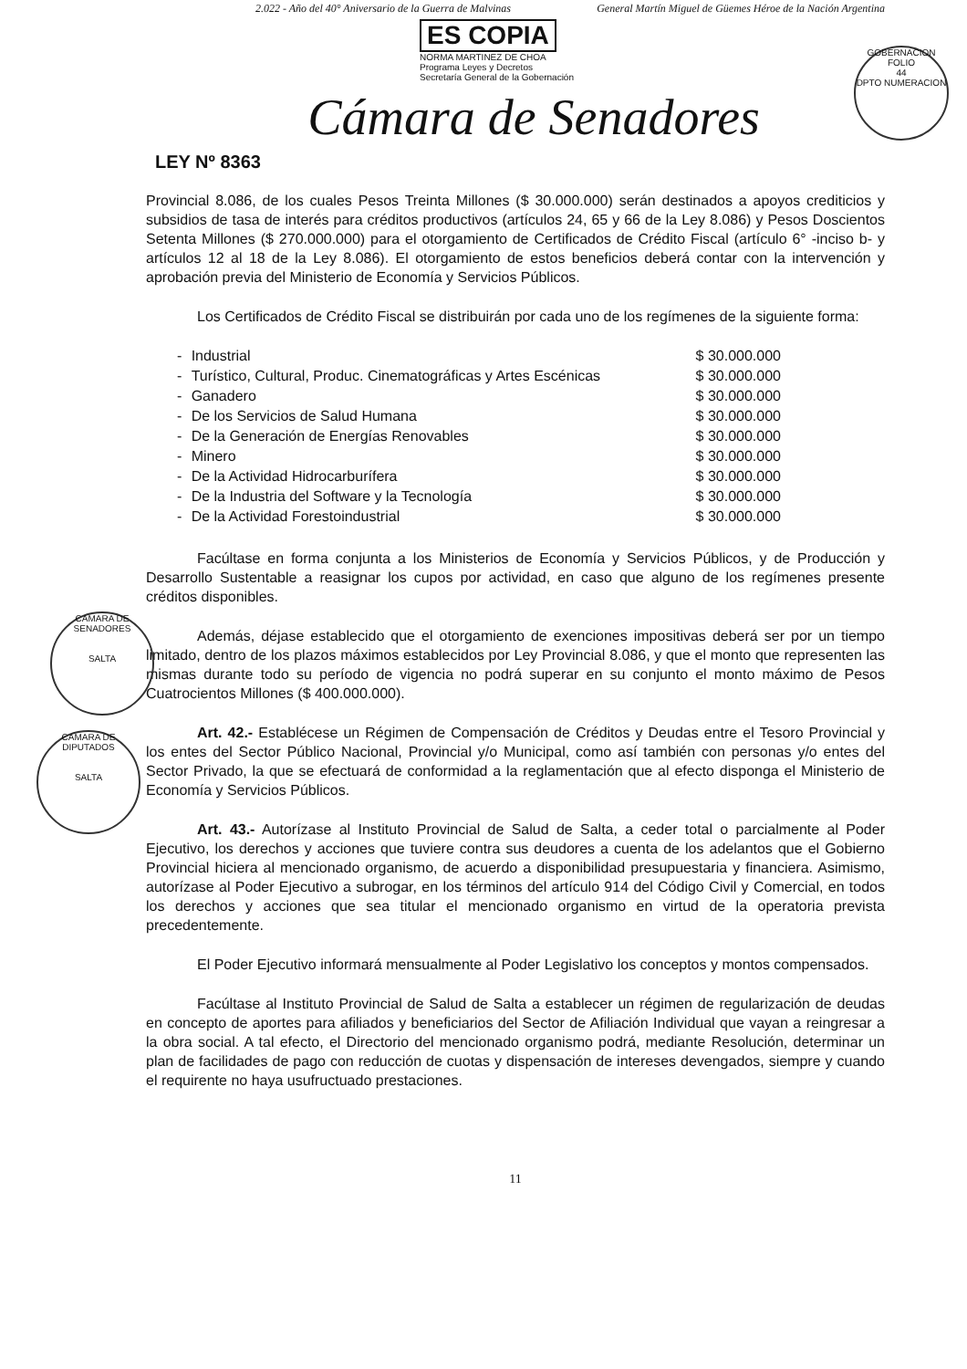2.022 - Año del 40° Aniversario de la Guerra de Malvinas General Martín Miguel de Güemes Héroe de la Nación Argentina
ES COPIA
NORMA MARTINEZ DE CHOA
Programa Leyes y Decretos
Secretaría General de la Gobernación
Cámara de Senadores
GOBERNACION
FOLIO
44
DPTO NUMERACION
LEY Nº 8363
Provincial 8.086, de los cuales Pesos Treinta Millones ($ 30.000.000) serán destinados a apoyos crediticios y subsidios de tasa de interés para créditos productivos (artículos 24, 65 y 66 de la Ley 8.086) y Pesos Doscientos Setenta Millones ($ 270.000.000) para el otorgamiento de Certificados de Crédito Fiscal (artículo 6° -inciso b- y artículos 12 al 18 de la Ley 8.086). El otorgamiento de estos beneficios deberá contar con la intervención y aprobación previa del Ministerio de Economía y Servicios Públicos.
Los Certificados de Crédito Fiscal se distribuirán por cada uno de los regímenes de la siguiente forma:
| - | Industrial | $ 30.000.000 |
| - | Turístico, Cultural, Produc. Cinematográficas y Artes Escénicas | $ 30.000.000 |
| - | Ganadero | $ 30.000.000 |
| - | De los Servicios de Salud Humana | $ 30.000.000 |
| - | De la Generación de Energías Renovables | $ 30.000.000 |
| - | Minero | $ 30.000.000 |
| - | De la Actividad Hidrocarburífera | $ 30.000.000 |
| - | De la Industria del Software y la Tecnología | $ 30.000.000 |
| - | De la Actividad Forestoindustrial | $ 30.000.000 |
CAMARA DE SENADORES
SALTA
CAMARA DE DIPUTADOS
SALTA
Facúltase en forma conjunta a los Ministerios de Economía y Servicios Públicos, y de Producción y Desarrollo Sustentable a reasignar los cupos por actividad, en caso que alguno de los regímenes presente créditos disponibles.
Además, déjase establecido que el otorgamiento de exenciones impositivas deberá ser por un tiempo limitado, dentro de los plazos máximos establecidos por Ley Provincial 8.086, y que el monto que representen las mismas durante todo su período de vigencia no podrá superar en su conjunto el monto máximo de Pesos Cuatrocientos Millones ($ 400.000.000).
Art. 42.- Establécese un Régimen de Compensación de Créditos y Deudas entre el Tesoro Provincial y los entes del Sector Público Nacional, Provincial y/o Municipal, como así también con personas y/o entes del Sector Privado, la que se efectuará de conformidad a la reglamentación que al efecto disponga el Ministerio de Economía y Servicios Públicos.
Art. 43.- Autorízase al Instituto Provincial de Salud de Salta, a ceder total o parcialmente al Poder Ejecutivo, los derechos y acciones que tuviere contra sus deudores a cuenta de los adelantos que el Gobierno Provincial hiciera al mencionado organismo, de acuerdo a disponibilidad presupuestaria y financiera. Asimismo, autorízase al Poder Ejecutivo a subrogar, en los términos del artículo 914 del Código Civil y Comercial, en todos los derechos y acciones que sea titular el mencionado organismo en virtud de la operatoria prevista precedentemente.
El Poder Ejecutivo informará mensualmente al Poder Legislativo los conceptos y montos compensados.
Facúltase al Instituto Provincial de Salud de Salta a establecer un régimen de regularización de deudas en concepto de aportes para afiliados y beneficiarios del Sector de Afiliación Individual que vayan a reingresar a la obra social. A tal efecto, el Directorio del mencionado organismo podrá, mediante Resolución, determinar un plan de facilidades de pago con reducción de cuotas y dispensación de intereses devengados, siempre y cuando el requirente no haya usufructuado prestaciones.
11